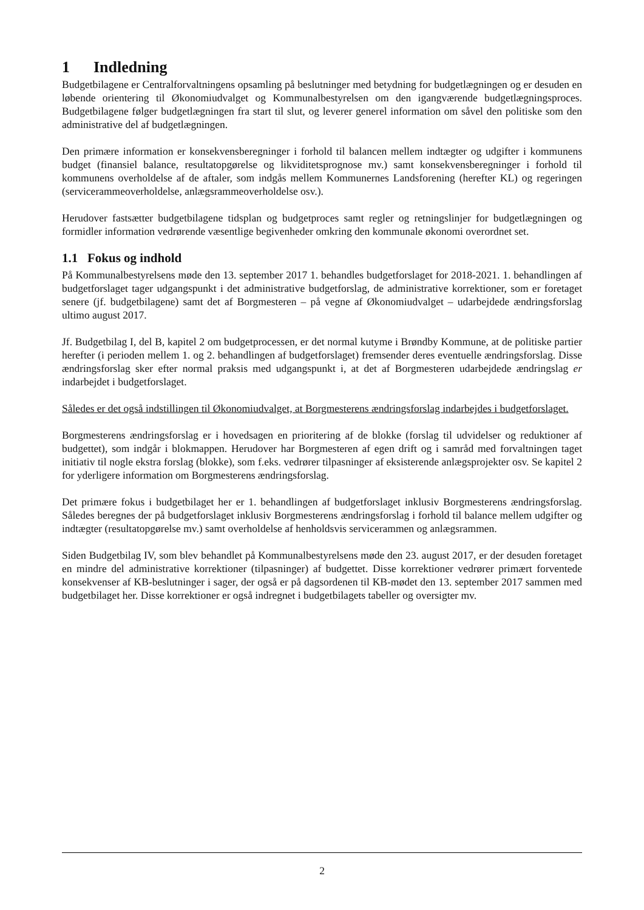1 Indledning
Budgetbilagene er Centralforvaltningens opsamling på beslutninger med betydning for budgetlægningen og er desuden en løbende orientering til Økonomiudvalget og Kommunalbestyrelsen om den igangværende budgetlægningsproces. Budgetbilagene følger budgetlægningen fra start til slut, og leverer generel information om såvel den politiske som den administrative del af budgetlægningen.
Den primære information er konsekvensberegninger i forhold til balancen mellem indtægter og udgifter i kommunens budget (finansiel balance, resultatopgørelse og likviditetsprognose mv.) samt konsekvensberegninger i forhold til kommunens overholdelse af de aftaler, som indgås mellem Kommunernes Landsforening (herefter KL) og regeringen (servicerammeoverholdelse, anlægsrammeoverholdelse osv.).
Herudover fastsætter budgetbilagene tidsplan og budgetproces samt regler og retningslinjer for budgetlægningen og formidler information vedrørende væsentlige begivenheder omkring den kommunale økonomi overordnet set.
1.1 Fokus og indhold
På Kommunalbestyrelsens møde den 13. september 2017 1. behandles budgetforslaget for 2018-2021. 1. behandlingen af budgetforslaget tager udgangspunkt i det administrative budgetforslag, de administrative korrektioner, som er foretaget senere (jf. budgetbilagene) samt det af Borgmesteren – på vegne af Økonomiudvalget – udarbejdede ændringsforslag ultimo august 2017.
Jf. Budgetbilag I, del B, kapitel 2 om budgetprocessen, er det normal kutyme i Brøndby Kommune, at de politiske partier herefter (i perioden mellem 1. og 2. behandlingen af budgetforslaget) fremsender deres eventuelle ændringsforslag. Disse ændringsforslag sker efter normal praksis med udgangspunkt i, at det af Borgmesteren udarbejdede ændringslag er indarbejdet i budgetforslaget.
Således er det også indstillingen til Økonomiudvalget, at Borgmesterens ændringsforslag indarbejdes i budgetforslaget.
Borgmesterens ændringsforslag er i hovedsagen en prioritering af de blokke (forslag til udvidelser og reduktioner af budgettet), som indgår i blokmappen. Herudover har Borgmesteren af egen drift og i samråd med forvaltningen taget initiativ til nogle ekstra forslag (blokke), som f.eks. vedrører tilpasninger af eksisterende anlægsprojekter osv. Se kapitel 2 for yderligere information om Borgmesterens ændringsforslag.
Det primære fokus i budgetbilaget her er 1. behandlingen af budgetforslaget inklusiv Borgmesterens ændringsforslag. Således beregnes der på budgetforslaget inklusiv Borgmesterens ændringsforslag i forhold til balance mellem udgifter og indtægter (resultatopgørelse mv.) samt overholdelse af henholdsvis servicerammen og anlægsrammen.
Siden Budgetbilag IV, som blev behandlet på Kommunalbestyrelsens møde den 23. august 2017, er der desuden foretaget en mindre del administrative korrektioner (tilpasninger) af budgettet. Disse korrektioner vedrører primært forventede konsekvenser af KB-beslutninger i sager, der også er på dagsordenen til KB-mødet den 13. september 2017 sammen med budgetbilaget her. Disse korrektioner er også indregnet i budgetbilagets tabeller og oversigter mv.
2